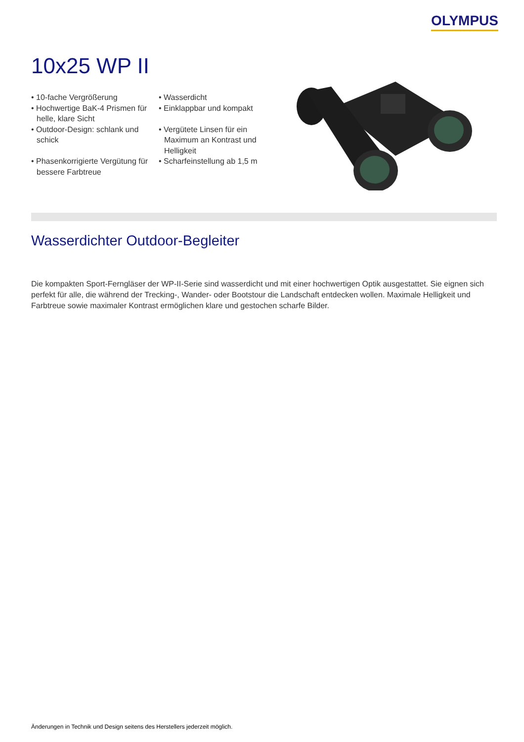OLYMPUS
10x25 WP II
• 10-fache Vergrößerung
• Wasserdicht
• Hochwertige BaK-4 Prismen für helle, klare Sicht
• Einklappbar und kompakt
• Outdoor-Design: schlank und schick
• Vergütete Linsen für ein Maximum an Kontrast und Helligkeit
• Phasenkorrigierte Vergütung für bessere Farbtreue
• Scharfeinstellung ab 1,5 m
Wasserdichter Outdoor-Begleiter
Die kompakten Sport-Ferngläser der WP-II-Serie sind wasserdicht und mit einer hochwertigen Optik ausgestattet. Sie eignen sich perfekt für alle, die während der Trecking-, Wander- oder Bootstour die Landschaft entdecken wollen. Maximale Helligkeit und Farbtreue sowie maximaler Kontrast ermöglichen klare und gestochen scharfe Bilder.
Änderungen in Technik und Design seitens des Herstellers jederzeit möglich.